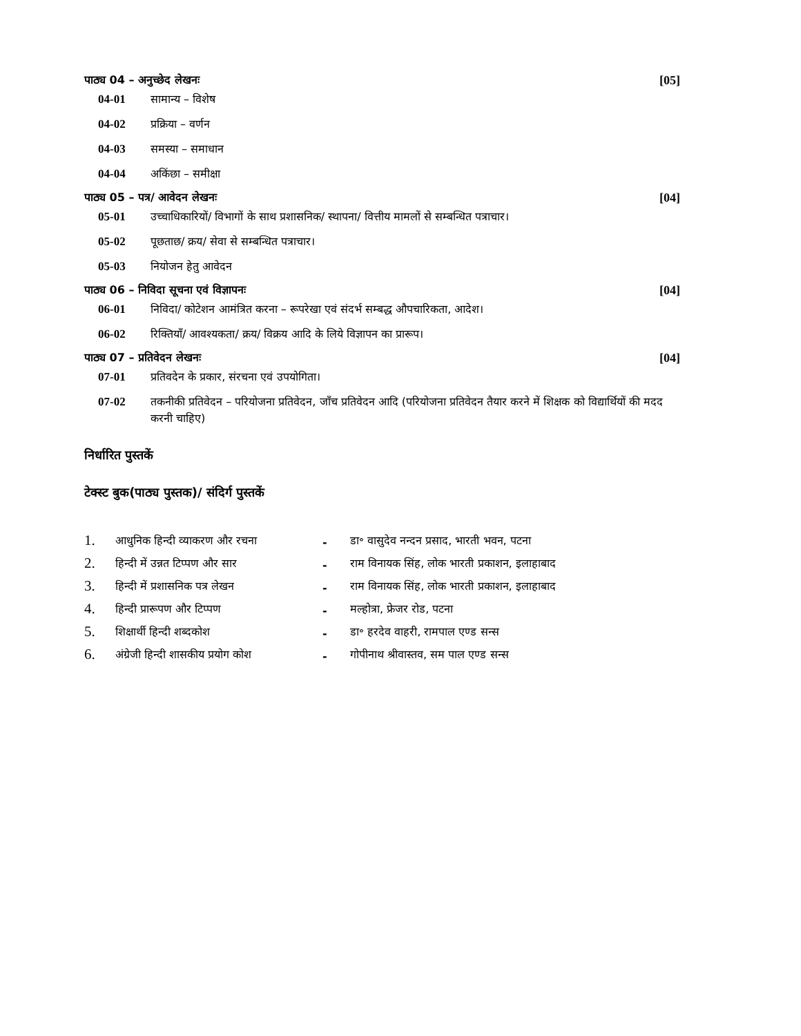पाठ्य 04 – अनुच्छेद लेखनः [05]
04-01 सामान्य – विशेष
04-02 प्रक्रिया – वर्णन
04-03 समस्या – समाधान
04-04 अकिंछा – समीक्षा
पाठ्य 05 – पत्र/ आवेदन लेखनः [04]
05-01 उच्चाधिकारियों/ विभागों के साथ प्रशासनिक/ स्थापना/ वित्तीय मामलों से सम्बन्धित पत्राचार।
05-02 पूछताछ/ क्रय/ सेवा से सम्बन्धित पत्राचार।
05-03 नियोजन हेतु आवेदन
पाठ्य 06 – निविदा सूचना एवं विज्ञापनः [04]
06-01 निविदा/ कोटेशन आमंत्रित करना – रूपरेखा एवं संदर्भ सम्बद्ध औपचारिकता, आदेश।
06-02 रिक्तियाँ/ आवश्यकता/ क्रय/ विक्रय आदि के लिये विज्ञापन का प्रारूप।
पाठ्य 07 – प्रतिवेदन लेखनः [04]
07-01 प्रतिवदेन के प्रकार, संरचना एवं उपयोगिता।
07-02 तकनीकी प्रतिवेदन – परियोजना प्रतिवेदन, जाँच प्रतिवेदन आदि (परियोजना प्रतिवेदन तैयार करने में शिक्षक को विद्यार्थियों की मदद करनी चाहिए)
निर्धारित पुस्तकें
टेक्स्ट बुक(पाठ्य पुस्तक)/ संदिर्ग पुस्तकें
| 1. | आधुनिक हिन्दी व्याकरण और रचना | - | डा॰ वासुदेव नन्दन प्रसाद, भारती भवन, पटना |
| 2. | हिन्दी में उन्नत टिप्पण और सार | - | राम विनायक सिंह, लोक भारती प्रकाशन, इलाहाबाद |
| 3. | हिन्दी में प्रशासनिक पत्र लेखन | - | राम विनायक सिंह, लोक भारती प्रकाशन, इलाहाबाद |
| 4. | हिन्दी प्रारूपण और टिप्पण | - | मल्होत्रा, फ्रेजर रोड, पटना |
| 5. | शिक्षार्थी हिन्दी शब्दकोश | - | डा॰ हरदेव वाहरी, रामपाल एण्ड सन्स |
| 6. | अंग्रेजी हिन्दी शासकीय प्रयोग कोश | - | गोपीनाथ श्रीवास्तव, सम पाल एण्ड सन्स |